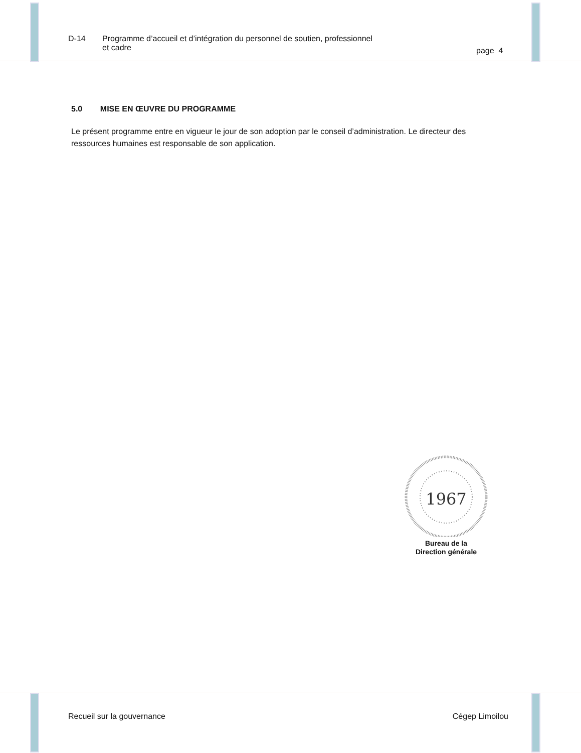D-14 Programme d’accueil et d’intégration du personnel de soutien, professionnel
et cadre
page 4
5.0 MISE EN ŒUVRE DU PROGRAMME
Le présent programme entre en vigueur le jour de son adoption par le conseil d’administration. Le directeur des ressources humaines est responsable de son application.
1967
Bureau de la
Direction générale
Recueil sur la gouvernance Cégep Limoilou